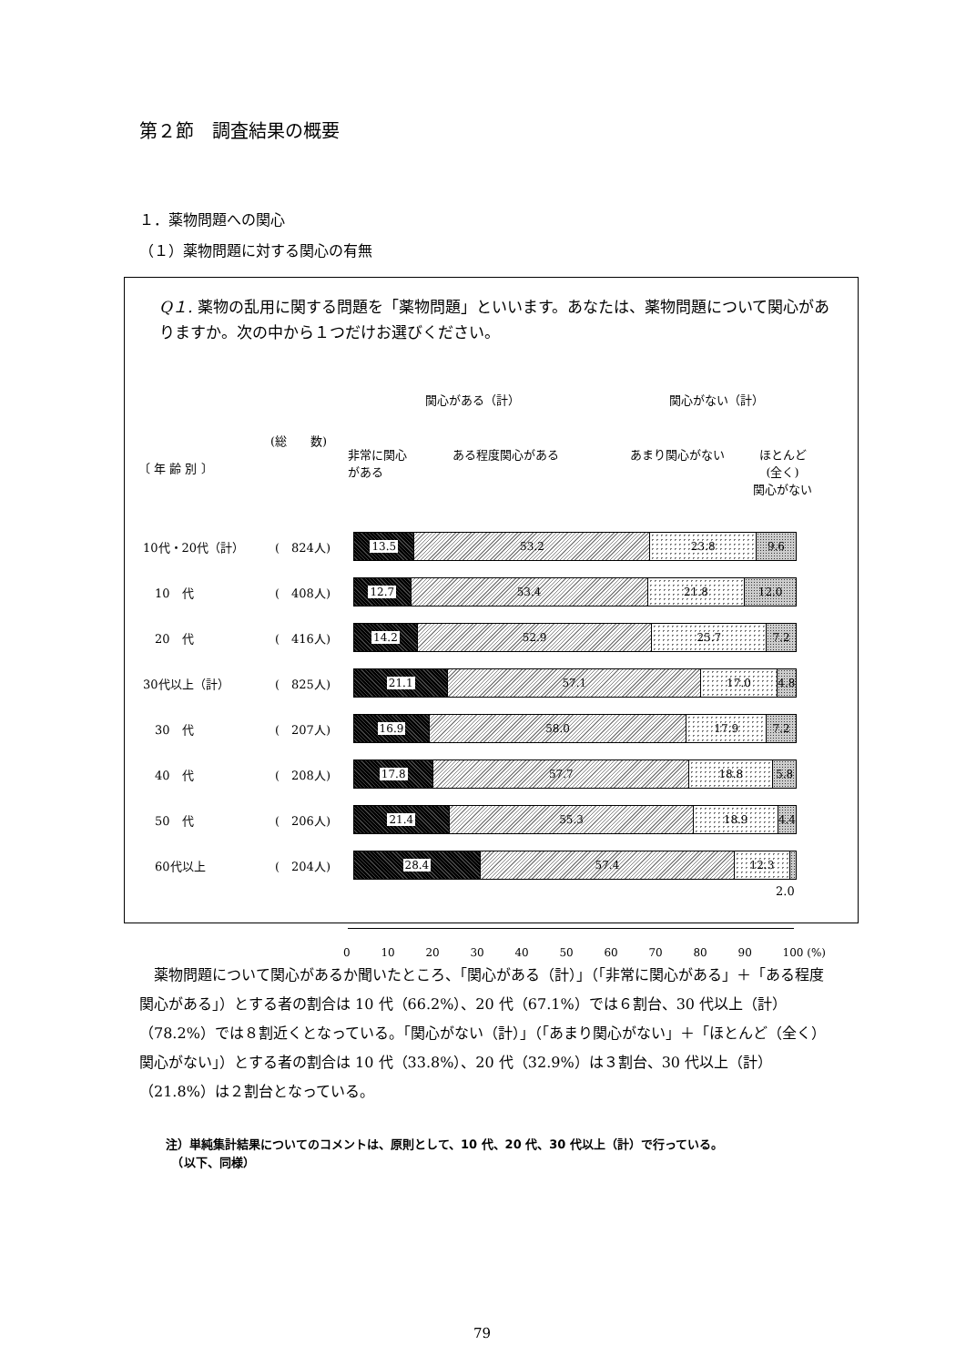第２節　調査結果の概要
１．薬物問題への関心
（１）薬物問題に対する関心の有無
Q１. 薬物の乱用に関する問題を「薬物問題」といいます。あなたは、薬物問題について関心がありますか。次の中から１つだけお選びください。
関心がある（計） 関心がない（計）
(総　　数)
〔 年 齢 別 〕
非常に関心
がある
ある程度関心がある あまり関心がない
ほとんど
(全く)
関心がない
10代・20代（計） (　824人)
13.5 53.2 23.8 9.6
　10　代 (　408人)
12.7 53.4 21.8 12.0
　20　代 (　416人)
14.2 52.9 25.7 7.2
30代以上（計） (　825人)
21.1 57.1 17.0 4.8
　30　代 (　207人)
16.9 58.0 17.9 7.2
　40　代 (　208人)
17.8 57.7 18.8 5.8
　50　代 (　206人)
21.4 55.3 18.9 4.4
　60代以上 (　204人)
28.4 57.4 12.3
2.0
0 10 20 30 40 50 60 70 80 90 100 (%)
薬物問題について関心があるか聞いたところ、「関心がある（計）」（「非常に関心がある」＋「ある程度関心がある」）とする者の割合は 10 代（66.2%）、20 代（67.1%）では６割台、30 代以上（計）（78.2%）では８割近くとなっている。「関心がない（計）」（「あまり関心がない」＋「ほとんど（全く）関心がない」）とする者の割合は 10 代（33.8%）、20 代（32.9%）は３割台、30 代以上（計）（21.8%）は２割台となっている。
注）単純集計結果についてのコメントは、原則として、10 代、20 代、30 代以上（計）で行っている。
　（以下、同様）
79